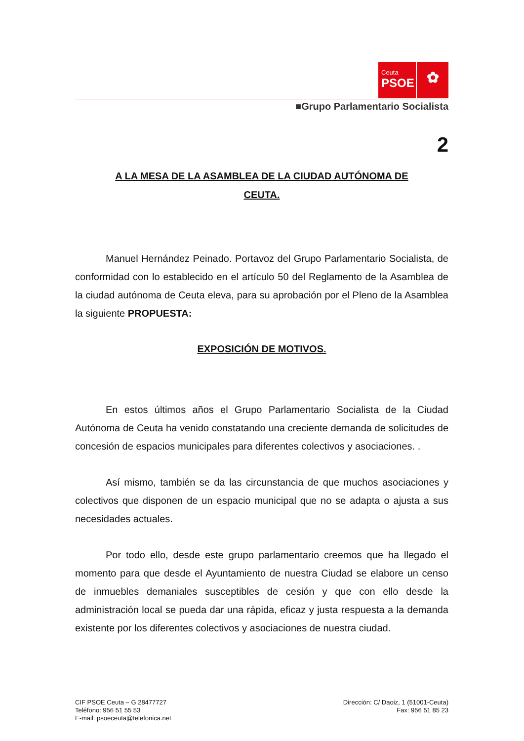Ceuta
PSOE
✿
■Grupo Parlamentario Socialista
2
A LA MESA DE LA ASAMBLEA DE LA CIUDAD AUTÓNOMA DE
CEUTA.
Manuel Hernández Peinado. Portavoz del Grupo Parlamentario Socialista, de conformidad con lo establecido en el artículo 50 del Reglamento de la Asamblea de la ciudad autónoma de Ceuta eleva, para su aprobación por el Pleno de la Asamblea la siguiente PROPUESTA:
EXPOSICIÓN DE MOTIVOS.
En estos últimos años el Grupo Parlamentario Socialista de la Ciudad Autónoma de Ceuta ha venido constatando una creciente demanda de solicitudes de concesión de espacios municipales para diferentes colectivos y asociaciones. .
Así mismo, también se da las circunstancia de que muchos asociaciones y colectivos que disponen de un espacio municipal que no se adapta o ajusta a sus necesidades actuales.
Por todo ello, desde este grupo parlamentario creemos que ha llegado el momento para que desde el Ayuntamiento de nuestra Ciudad se elabore un censo de inmuebles demaniales susceptibles de cesión y que con ello desde la administración local se pueda dar una rápida, eficaz y justa respuesta a la demanda existente por los diferentes colectivos y asociaciones de nuestra ciudad.
CIF PSOE Ceuta – G 28477727
Teléfono: 956 51 55 53
E-mail: psoeceuta@telefonica.net
Dirección: C/ Daoiz, 1 (51001-Ceuta)
Fax: 956 51 85 23